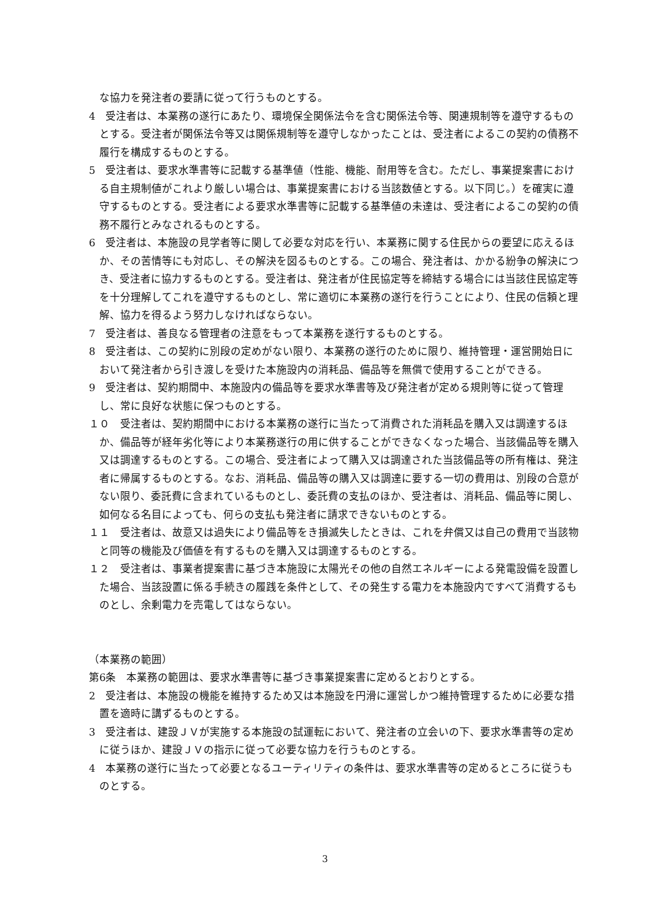な協力を発注者の要請に従って行うものとする。
4　受注者は、本業務の遂行にあたり、環境保全関係法令を含む関係法令等、関連規制等を遵守するものとする。受注者が関係法令等又は関係規制等を遵守しなかったことは、受注者によるこの契約の債務不履行を構成するものとする。
5　受注者は、要求水準書等に記載する基準値（性能、機能、耐用等を含む。ただし、事業提案書における自主規制値がこれより厳しい場合は、事業提案書における当該数値とする。以下同じ。）を確実に遵守するものとする。受注者による要求水準書等に記載する基準値の未達は、受注者によるこの契約の債務不履行とみなされるものとする。
6　受注者は、本施設の見学者等に関して必要な対応を行い、本業務に関する住民からの要望に応えるほか、その苦情等にも対応し、その解決を図るものとする。この場合、発注者は、かかる紛争の解決につき、受注者に協力するものとする。受注者は、発注者が住民協定等を締結する場合には当該住民協定等を十分理解してこれを遵守するものとし、常に適切に本業務の遂行を行うことにより、住民の信頼と理解、協力を得るよう努力しなければならない。
7　受注者は、善良なる管理者の注意をもって本業務を遂行するものとする。
8　受注者は、この契約に別段の定めがない限り、本業務の遂行のために限り、維持管理・運営開始日において発注者から引き渡しを受けた本施設内の消耗品、備品等を無償で使用することができる。
9　受注者は、契約期間中、本施設内の備品等を要求水準書等及び発注者が定める規則等に従って管理し、常に良好な状態に保つものとする。
１０　受注者は、契約期間中における本業務の遂行に当たって消費された消耗品を購入又は調達するほか、備品等が経年劣化等により本業務遂行の用に供することができなくなった場合、当該備品等を購入又は調達するものとする。この場合、受注者によって購入又は調達された当該備品等の所有権は、発注者に帰属するものとする。なお、消耗品、備品等の購入又は調達に要する一切の費用は、別段の合意がない限り、委託費に含まれているものとし、委託費の支払のほか、受注者は、消耗品、備品等に関し、如何なる名目によっても、何らの支払も発注者に請求できないものとする。
１１　受注者は、故意又は過失により備品等をき損滅失したときは、これを弁償又は自己の費用で当該物と同等の機能及び価値を有するものを購入又は調達するものとする。
１２　受注者は、事業者提案書に基づき本施設に太陽光その他の自然エネルギーによる発電設備を設置した場合、当該設置に係る手続きの履践を条件として、その発生する電力を本施設内ですべて消費するものとし、余剰電力を売電してはならない。
（本業務の範囲）
第6条　本業務の範囲は、要求水準書等に基づき事業提案書に定めるとおりとする。
2　受注者は、本施設の機能を維持するため又は本施設を円滑に運営しかつ維持管理するために必要な措置を適時に講ずるものとする。
3　受注者は、建設ＪＶが実施する本施設の試運転において、発注者の立会いの下、要求水準書等の定めに従うほか、建設ＪＶの指示に従って必要な協力を行うものとする。
4　本業務の遂行に当たって必要となるユーティリティの条件は、要求水準書等の定めるところに従うものとする。
3